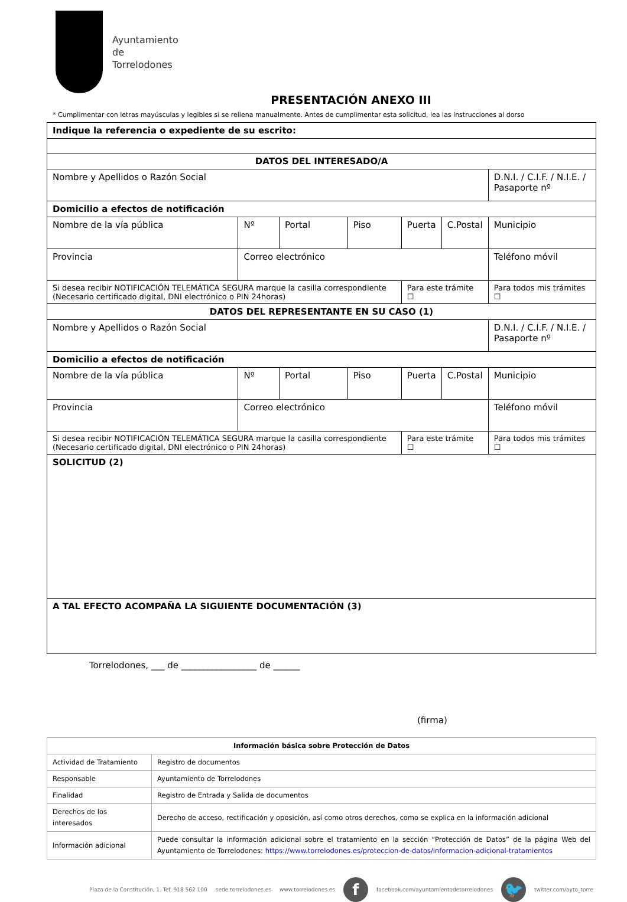Ayuntamiento
de
Torrelodones
PRESENTACIÓN ANEXO III
* Cumplimentar con letras mayúsculas y legibles si se rellena manualmente. Antes de cumplimentar esta solicitud, lea las instrucciones al dorso
| Indique la referencia o expediente de su escrito: | | | | | | | | |
| DATOS DEL INTERESADO/A | | | | | | | | |
| Nombre y Apellidos o Razón Social | | | | | | | D.N.I. / C.I.F. / N.I.E. / Pasaporte nº | |
| Domicilio a efectos de notificación | | | | | | | | |
| Nombre de la vía pública | | Nº | Portal | Piso | Puerta | C.Postal | Municipio | |
| Provincia | Correo electrónico | | | | | | Teléfono móvil | |
| Si desea recibir NOTIFICACIÓN TELEMÁTICA SEGURA marque la casilla correspondiente (Necesario certificado digital, DNI electrónico o PIN 24horas) | | | | | Para este trámite ☐ | | | Para todos mis trámites ☐ |
| DATOS DEL REPRESENTANTE EN SU CASO (1) | | | | | | | | |
| Nombre y Apellidos o Razón Social | | | | | | | D.N.I. / C.I.F. / N.I.E. / Pasaporte nº | |
| Domicilio a efectos de notificación | | | | | | | | |
| Nombre de la vía pública | | Nº | Portal | Piso | Puerta | C.Postal | Municipio | |
| Provincia | Correo electrónico | | | | | | Teléfono móvil | |
| Si desea recibir NOTIFICACIÓN TELEMÁTICA SEGURA marque la casilla correspondiente (Necesario certificado digital, DNI electrónico o PIN 24horas) | | | | | Para este trámite ☐ | | | Para todos mis trámites ☐ |
| SOLICITUD (2) | | | | | | | | |
| A TAL EFECTO ACOMPAÑA LA SIGUIENTE DOCUMENTACIÓN (3) | | | | | | | | |
Torrelodones, ___ de _________________ de ______
(firma)
| Información básica sobre Protección de Datos | |
| --- | --- |
| Actividad de Tratamiento | Registro de documentos |
| Responsable | Ayuntamiento de Torrelodones |
| Finalidad | Registro de Entrada y Salida de documentos |
| Derechos de los interesados | Derecho de acceso, rectificación y oposición, así como otros derechos, como se explica en la información adicional |
| Información adicional | Puede consultar la información adicional sobre el tratamiento en la sección “Protección de Datos” de la página Web del Ayuntamiento de Torrelodones: https://www.torrelodones.es/proteccion-de-datos/informacion-adicional-tratamientos |
Plaza de la Constitución, 1. Tef. 918 562 100 sede.torrelodones.es www.torrelodones.es f facebook.com/ayuntamientodetorrelodones 🐦 twitter.com/ayto_torre